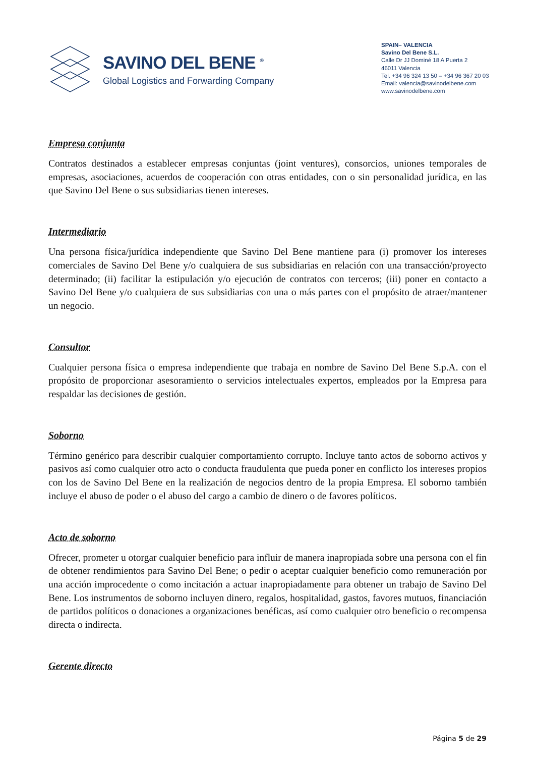SAVINO DEL BENE <sup>®</sup>
Global Logistics and Forwarding Company
SPAIN– VALENCIA
Savino Del Bene S.L.
Calle Dr JJ Dominé 18 A Puerta 2
46011 Valencia
Tel. +34 96 324 13 50 – +34 96 367 20 03
Email: valencia@savinodelbene.com
www.savinodelbene.com
Empresa conjunta
Contratos destinados a establecer empresas conjuntas (joint ventures), consorcios, uniones temporales de empresas, asociaciones, acuerdos de cooperación con otras entidades, con o sin personalidad jurídica, en las que Savino Del Bene o sus subsidiarias tienen intereses.
Intermediario
Una persona física/jurídica independiente que Savino Del Bene mantiene para (i) promover los intereses comerciales de Savino Del Bene y/o cualquiera de sus subsidiarias en relación con una transacción/proyecto determinado; (ii) facilitar la estipulación y/o ejecución de contratos con terceros; (iii) poner en contacto a Savino Del Bene y/o cualquiera de sus subsidiarias con una o más partes con el propósito de atraer/mantener un negocio.
Consultor
Cualquier persona física o empresa independiente que trabaja en nombre de Savino Del Bene S.p.A. con el propósito de proporcionar asesoramiento o servicios intelectuales expertos, empleados por la Empresa para respaldar las decisiones de gestión.
Soborno
Término genérico para describir cualquier comportamiento corrupto. Incluye tanto actos de soborno activos y pasivos así como cualquier otro acto o conducta fraudulenta que pueda poner en conflicto los intereses propios con los de Savino Del Bene en la realización de negocios dentro de la propia Empresa. El soborno también incluye el abuso de poder o el abuso del cargo a cambio de dinero o de favores políticos.
Acto de soborno
Ofrecer, prometer u otorgar cualquier beneficio para influir de manera inapropiada sobre una persona con el fin de obtener rendimientos para Savino Del Bene; o pedir o aceptar cualquier beneficio como remuneración por una acción improcedente o como incitación a actuar inapropiadamente para obtener un trabajo de Savino Del Bene. Los instrumentos de soborno incluyen dinero, regalos, hospitalidad, gastos, favores mutuos, financiación de partidos políticos o donaciones a organizaciones benéficas, así como cualquier otro beneficio o recompensa directa o indirecta.
Gerente directo
Página 5 de 29